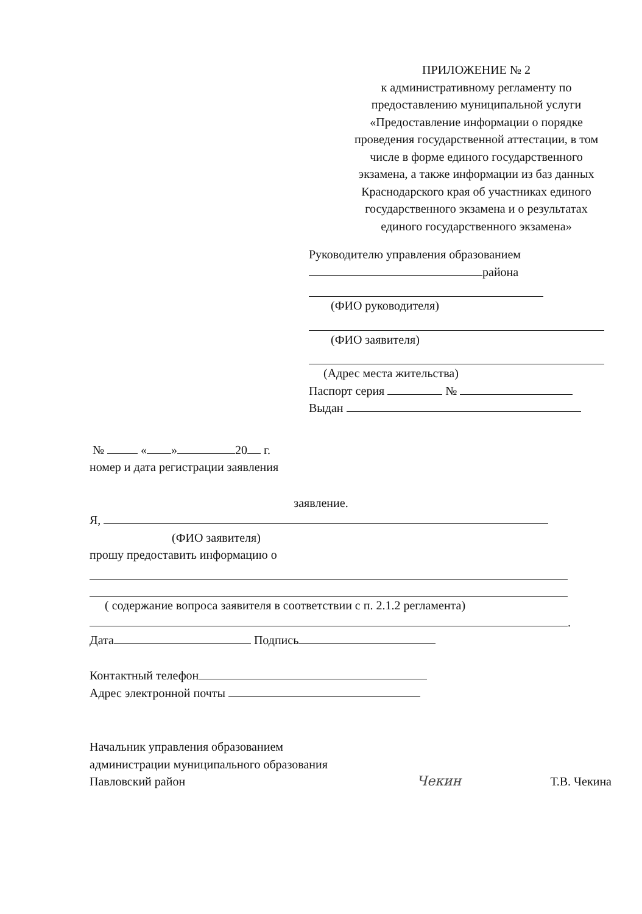ПРИЛОЖЕНИЕ № 2
к административному регламенту по предоставлению муниципальной услуги «Предоставление информации о порядке проведения государственной аттестации, в том числе в форме единого государственного экзамена, а также информации из баз данных Краснодарского края об участниках единого государственного экзамена и о результатах единого государственного экзамена»
Руководителю управления образованием
района
(ФИО руководителя)
(ФИО заявителя)
(Адрес места жительства)
Паспорт серия №
Выдан
№ « » 20 г.
номер и дата регистрации заявления
заявление.
Я,
(ФИО заявителя)
прошу предоставить информацию о
( содержание вопроса заявителя в соответствии с п. 2.1.2 регламента)
.
Дата Подпись
Контактный телефон
Адрес электронной почты
Начальник управления образованием
администрации муниципального образования
Павловский район
Чекин
Т.В. Чекина